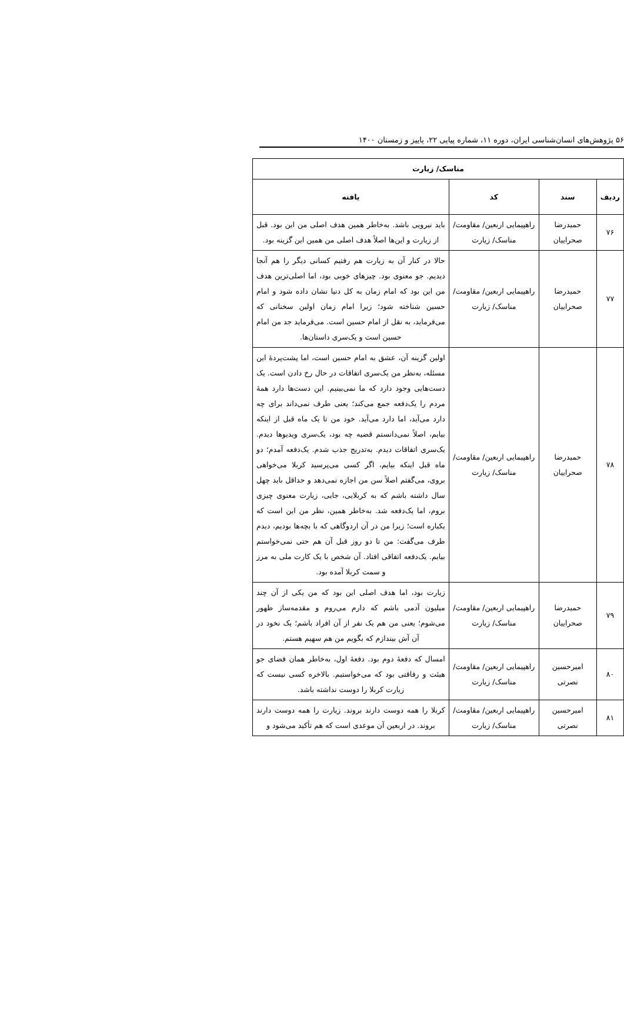۵۶ پژوهش‌های انسان‌شناسی ایران، دوره ۱۱، شماره پیاپی ۲۲، پاییز و زمستان ۱۴۰۰
| مناسک/ زیارت | | | |
| --- | --- | --- | --- |
| ردیف | سند | کد | یافته |
| ۷۶ | حمیدرضا صحراییان | راهپیمایی اربعین/ مقاومت/ مناسک/ زیارت | باید نیرویی باشد. به‌خاطر همین هدف اصلی من این بود. قبل از زیارت و این‌ها اصلاً هدف اصلی من همین این گزینه بود. |
| ۷۷ | حمیدرضا صحراییان | راهپیمایی اربعین/ مقاومت/ مناسک/ زیارت | حالا در کنار آن به زیارت هم رفتیم کسانی دیگر را هم آنجا دیدیم. جو معنوی بود. چیزهای خوبی بود، اما اصلی‌ترین هدف من این بود که امام زمان به کل دنیا نشان داده شود و امام حسین شناخته شود؛ زیرا امام زمان اولین سخنانی که می‌فرماید، به نقل از امام حسین است. می‌فرماید جد من امام حسین است و یک‌سری داستان‌ها. |
| ۷۸ | حمیدرضا صحراییان | راهپیمایی اربعین/ مقاومت/ مناسک/ زیارت | اولین گزینه آن، عشق به امام حسین است، اما پشت‌پردهٔ این مسئله، به‌نظر من یک‌سری اتفاقات در حال رخ دادن است. یک دست‌هایی وجود دارد که ما نمی‌بینیم. این دست‌ها دارد همهٔ مردم را یک‌دفعه جمع می‌کند؛ یعنی طرف نمی‌داند برای چه دارد می‌آید، اما دارد می‌آید. خود من تا یک ماه قبل از اینکه بیایم، اصلاً نمی‌دانستم قضیه چه بود، یک‌سری ویدیوها دیدم. یک‌سری اتفاقات دیدم. به‌تدریج جذب شدم. یک‌دفعه آمدم؛ دو ماه قبل اینکه بیایم، اگر کسی می‌پرسید کربلا می‌خواهی بروی، می‌گفتم اصلاً سن من اجازه نمی‌دهد و حداقل باید چهل سال داشته باشم که به کربلایی، جایی، زیارت معنوی چیزی بروم، اما یک‌دفعه شد. به‌خاطر همین، نظر من این است که یکباره است؛ زیرا من در آن اردوگاهی که با بچه‌ها بودیم، دیدم طرف می‌گفت: من تا دو روز قبل آن هم حتی نمی‌خواستم بیایم. یک‌دفعه اتفاقی افتاد. آن شخص با یک کارت ملی به مرز و سمت کربلا آمده بود. |
| ۷۹ | حمیدرضا صحراییان | راهپیمایی اربعین/ مقاومت/ مناسک/ زیارت | زیارت بود، اما هدف اصلی این بود که من یکی از آن چند میلیون آدمی باشم که دارم می‌روم و مقدمه‌ساز ظهور می‌شوم؛ یعنی من هم یک نفر از آن افراد باشم؛ یک نخود در آن آش بیندازم که بگویم من هم سهیم هستم. |
| ۸۰ | امیرحسین نصرتی | راهپیمایی اربعین/ مقاومت/ مناسک/ زیارت | امسال که دفعهٔ دوم بود. دفعهٔ اول، به‌خاطر همان فضای جو هیئت و رفاقتی بود که می‌خواستیم. بالاخره کسی نیست که زیارت کربلا را دوست نداشته باشد. |
| ۸۱ | امیرحسین نصرتی | راهپیمایی اربعین/ مقاومت/ مناسک/ زیارت | کربلا را همه دوست دارند بروند. زیارت را همه دوست دارند بروند. در اربعین آن موعدی است که هم تأکید می‌شود و |